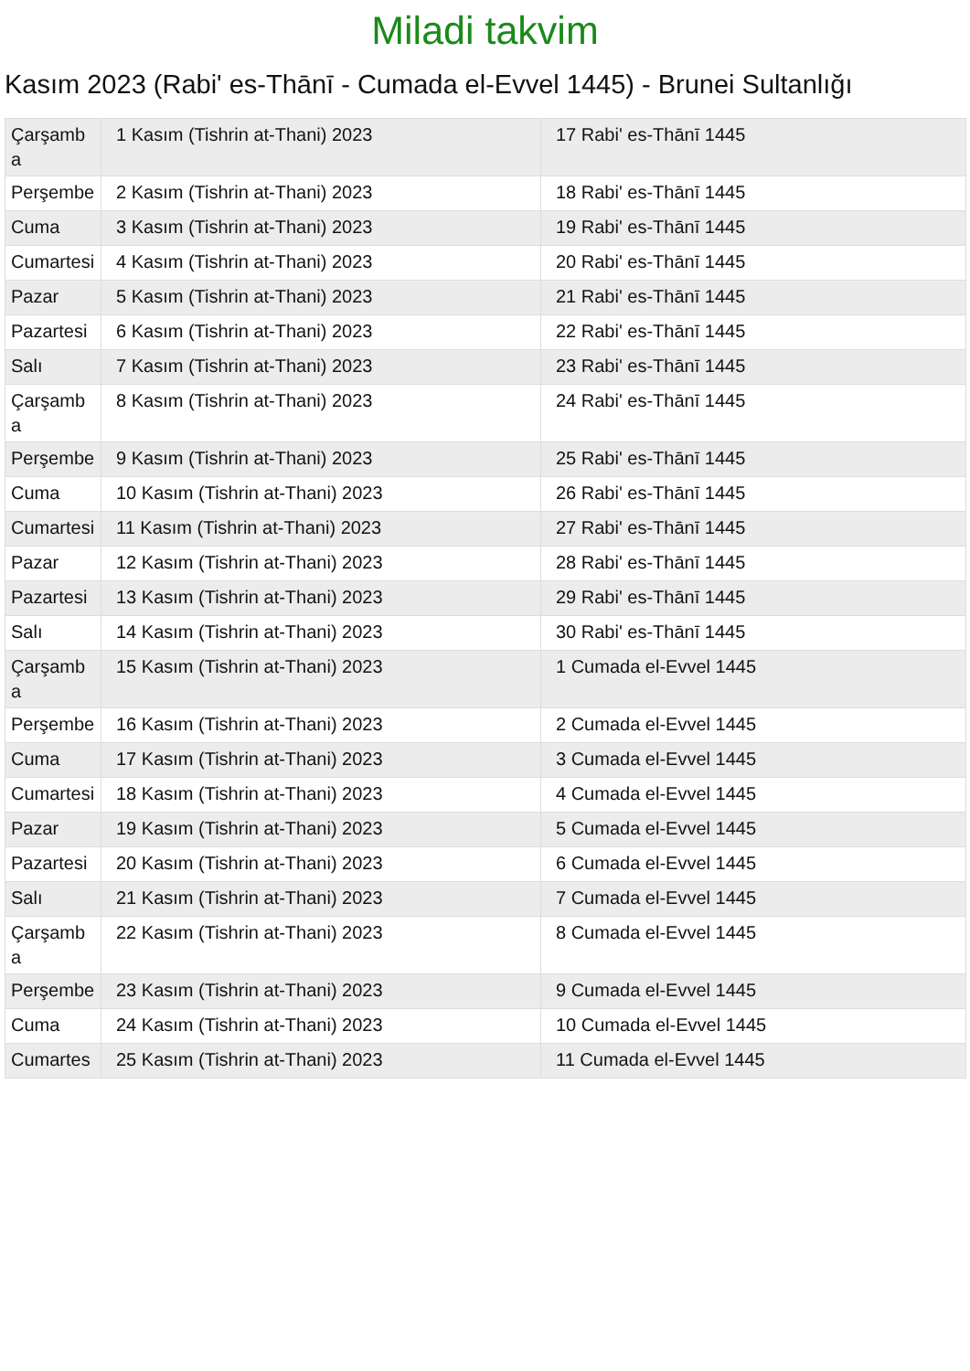Miladi takvim
Kasım 2023 (Rabi' es-Thānī - Cumada el-Evvel 1445) - Brunei Sultanlığı
| Çarşamba | 1 Kasım (Tishrin at-Thani) 2023 | 17 Rabi' es-Thānī 1445 |
| Perşembe | 2 Kasım (Tishrin at-Thani) 2023 | 18 Rabi' es-Thānī 1445 |
| Cuma | 3 Kasım (Tishrin at-Thani) 2023 | 19 Rabi' es-Thānī 1445 |
| Cumartesi | 4 Kasım (Tishrin at-Thani) 2023 | 20 Rabi' es-Thānī 1445 |
| Pazar | 5 Kasım (Tishrin at-Thani) 2023 | 21 Rabi' es-Thānī 1445 |
| Pazartesi | 6 Kasım (Tishrin at-Thani) 2023 | 22 Rabi' es-Thānī 1445 |
| Salı | 7 Kasım (Tishrin at-Thani) 2023 | 23 Rabi' es-Thānī 1445 |
| Çarşamba | 8 Kasım (Tishrin at-Thani) 2023 | 24 Rabi' es-Thānī 1445 |
| Perşembe | 9 Kasım (Tishrin at-Thani) 2023 | 25 Rabi' es-Thānī 1445 |
| Cuma | 10 Kasım (Tishrin at-Thani) 2023 | 26 Rabi' es-Thānī 1445 |
| Cumartesi | 11 Kasım (Tishrin at-Thani) 2023 | 27 Rabi' es-Thānī 1445 |
| Pazar | 12 Kasım (Tishrin at-Thani) 2023 | 28 Rabi' es-Thānī 1445 |
| Pazartesi | 13 Kasım (Tishrin at-Thani) 2023 | 29 Rabi' es-Thānī 1445 |
| Salı | 14 Kasım (Tishrin at-Thani) 2023 | 30 Rabi' es-Thānī 1445 |
| Çarşamba | 15 Kasım (Tishrin at-Thani) 2023 | 1 Cumada el-Evvel 1445 |
| Perşembe | 16 Kasım (Tishrin at-Thani) 2023 | 2 Cumada el-Evvel 1445 |
| Cuma | 17 Kasım (Tishrin at-Thani) 2023 | 3 Cumada el-Evvel 1445 |
| Cumartesi | 18 Kasım (Tishrin at-Thani) 2023 | 4 Cumada el-Evvel 1445 |
| Pazar | 19 Kasım (Tishrin at-Thani) 2023 | 5 Cumada el-Evvel 1445 |
| Pazartesi | 20 Kasım (Tishrin at-Thani) 2023 | 6 Cumada el-Evvel 1445 |
| Salı | 21 Kasım (Tishrin at-Thani) 2023 | 7 Cumada el-Evvel 1445 |
| Çarşamba | 22 Kasım (Tishrin at-Thani) 2023 | 8 Cumada el-Evvel 1445 |
| Perşembe | 23 Kasım (Tishrin at-Thani) 2023 | 9 Cumada el-Evvel 1445 |
| Cuma | 24 Kasım (Tishrin at-Thani) 2023 | 10 Cumada el-Evvel 1445 |
| Cumartes | 25 Kasım (Tishrin at-Thani) 2023 | 11 Cumada el-Evvel 1445 |